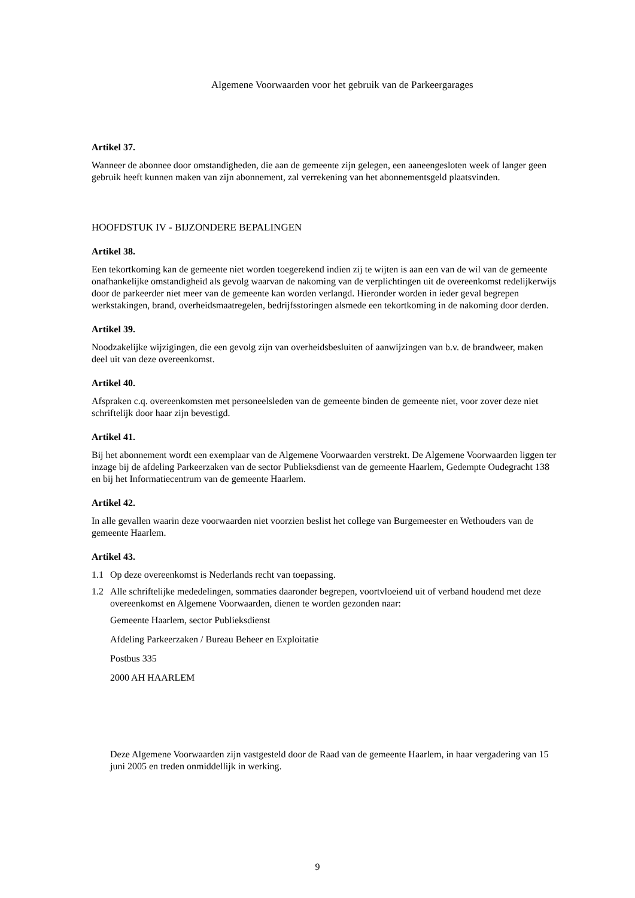Algemene Voorwaarden voor het gebruik van de Parkeergarages
Artikel 37.
Wanneer de abonnee door omstandigheden, die aan de gemeente zijn gelegen, een aaneengesloten week of langer geen gebruik heeft kunnen maken van zijn abonnement, zal verrekening van het abonnementsgeld plaatsvinden.
HOOFDSTUK IV - BIJZONDERE BEPALINGEN
Artikel 38.
Een tekortkoming kan de gemeente niet worden toegerekend indien zij te wijten is aan een van de wil van de gemeente onafhankelijke omstandigheid als gevolg waarvan de nakoming van de verplichtingen uit de overeenkomst redelijkerwijs door de parkeerder niet meer van de gemeente kan worden verlangd. Hieronder worden in ieder geval begrepen werkstakingen, brand, overheidsmaatregelen, bedrijfsstoringen alsmede een tekortkoming in de nakoming door derden.
Artikel 39.
Noodzakelijke wijzigingen, die een gevolg zijn van overheidsbesluiten of aanwijzingen van b.v. de brandweer, maken deel uit van deze overeenkomst.
Artikel 40.
Afspraken c.q. overeenkomsten met personeelsleden van de gemeente binden de gemeente niet, voor zover deze niet schriftelijk door haar zijn bevestigd.
Artikel 41.
Bij het abonnement wordt een exemplaar van de Algemene Voorwaarden verstrekt. De Algemene Voorwaarden liggen ter inzage bij de afdeling Parkeerzaken van de sector Publieksdienst van de gemeente Haarlem, Gedempte Oudegracht 138 en bij het Informatiecentrum van de gemeente Haarlem.
Artikel 42.
In alle gevallen waarin deze voorwaarden niet voorzien beslist het college van Burgemeester en Wethouders van de gemeente Haarlem.
Artikel 43.
1.1 Op deze overeenkomst is Nederlands recht van toepassing.
1.2 Alle schriftelijke mededelingen, sommaties daaronder begrepen, voortvloeiend uit of verband houdend met deze overeenkomst en Algemene Voorwaarden, dienen te worden gezonden naar:
Gemeente Haarlem, sector Publieksdienst
Afdeling Parkeerzaken / Bureau Beheer en Exploitatie
Postbus 335
2000 AH HAARLEM
Deze Algemene Voorwaarden zijn vastgesteld door de Raad van de gemeente Haarlem, in haar vergadering van 15 juni 2005 en treden onmiddellijk in werking.
9